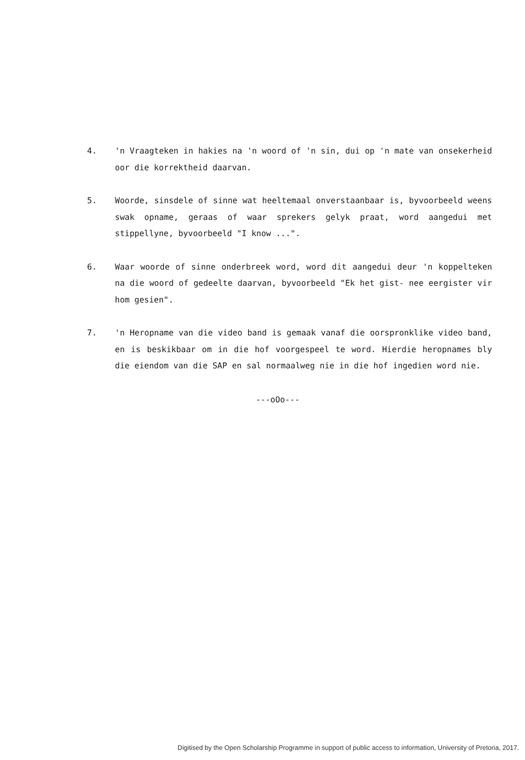4. 'n Vraagteken in hakies na 'n woord of 'n sin, dui op 'n mate van onsekerheid oor die korrektheid daarvan.
5. Woorde, sinsdele of sinne wat heeltemaal onverstaanbaar is, byvoorbeeld weens swak opname, geraas of waar sprekers gelyk praat, word aangedui met stippellyne, byvoorbeeld "I know ...".
6. Waar woorde of sinne onderbreek word, word dit aangedui deur 'n koppelteken na die woord of gedeelte daarvan, byvoorbeeld "Ek het gist- nee eergister vir hom gesien".
7. 'n Heropname van die video band is gemaak vanaf die oorspronklike video band, en is beskikbaar om in die hof voorgespeel te word. Hierdie heropnames bly die eiendom van die SAP en sal normaalweg nie in die hof ingedien word nie.
---oOo---
Digitised by the Open Scholarship Programme in support of public access to information, University of Pretoria, 2017.